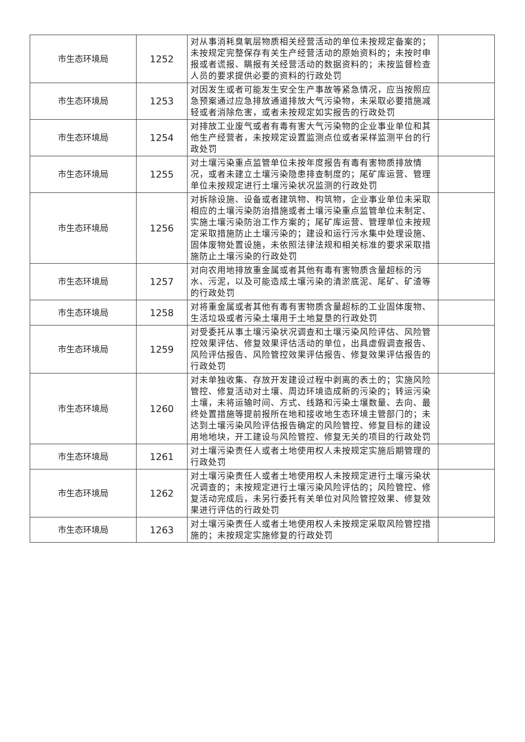| 市生态环境局 | 1252 | 对从事消耗臭氧层物质相关经营活动的单位未按规定备案的；未按规定完整保存有关生产经营活动的原始资料的；未按时申报或者谎报、瞒报有关经营活动的数据资料的；未按监督检查人员的要求提供必要的资料的行政处罚 | |
| 市生态环境局 | 1253 | 对因发生或者可能发生安全生产事故等紧急情况，应当按照应急预案通过应急排放通道排放大气污染物，未采取必要措施减轻或者消除危害，或者未按规定如实报告的行政处罚 | |
| 市生态环境局 | 1254 | 对排放工业废气或者有毒有害大气污染物的企业事业单位和其他生产经营者，未按规定设置监测点位或者采样监测平台的行政处罚 | |
| 市生态环境局 | 1255 | 对土壤污染重点监管单位未按年度报告有毒有害物质排放情况，或者未建立土壤污染隐患排查制度的；尾矿库运营、管理单位未按规定进行土壤污染状况监测的行政处罚 | |
| 市生态环境局 | 1256 | 对拆除设施、设备或者建筑物、构筑物，企业事业单位未采取相应的土壤污染防治措施或者土壤污染重点监管单位未制定、实施土壤污染防治工作方案的；尾矿库运营、管理单位未按规定采取措施防止土壤污染的；建设和运行污水集中处理设施、固体废物处置设施，未依照法律法规和相关标准的要求采取措施防止土壤污染的行政处罚 | |
| 市生态环境局 | 1257 | 对向农用地排放重金属或者其他有毒有害物质含量超标的污水、污泥，以及可能造成土壤污染的清淤底泥、尾矿、矿渣等的行政处罚 | |
| 市生态环境局 | 1258 | 对将重金属或者其他有毒有害物质含量超标的工业固体废物、生活垃圾或者污染土壤用于土地复垦的行政处罚 | |
| 市生态环境局 | 1259 | 对受委托从事土壤污染状况调查和土壤污染风险评估、风险管控效果评估、修复效果评估活动的单位，出具虚假调查报告、风险评估报告、风险管控效果评估报告、修复效果评估报告的行政处罚 | |
| 市生态环境局 | 1260 | 对未单独收集、存放开发建设过程中剥离的表土的；实施风险管控、修复活动对土壤、周边环境造成新的污染的；转运污染土壤，未将运输时间、方式、线路和污染土壤数量、去向、最终处置措施等提前报所在地和接收地生态环境主管部门的；未达到土壤污染风险评估报告确定的风险管控、修复目标的建设用地地块，开工建设与风险管控、修复无关的项目的行政处罚 | |
| 市生态环境局 | 1261 | 对土壤污染责任人或者土地使用权人未按规定实施后期管理的行政处罚 | |
| 市生态环境局 | 1262 | 对土壤污染责任人或者土地使用权人未按规定进行土壤污染状况调查的；未按规定进行土壤污染风险评估的；风险管控、修复活动完成后，未另行委托有关单位对风险管控效果、修复效果进行评估的行政处罚 | |
| 市生态环境局 | 1263 | 对土壤污染责任人或者土地使用权人未按规定采取风险管控措施的；未按规定实施修复的行政处罚 | |